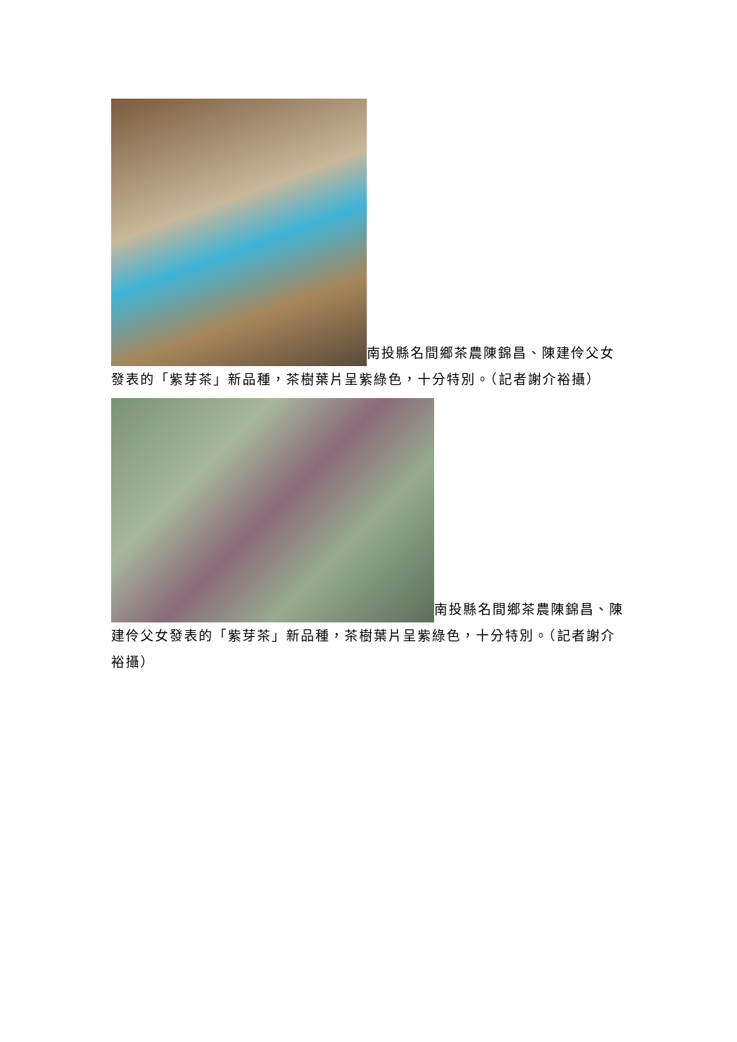南投縣名間鄉茶農陳錦昌、陳建伶父女發表的「紫芽茶」新品種，茶樹葉片呈紫綠色，十分特別。（記者謝介裕攝）
南投縣名間鄉茶農陳錦昌、陳建伶父女發表的「紫芽茶」新品種，茶樹葉片呈紫綠色，十分特別。（記者謝介裕攝）